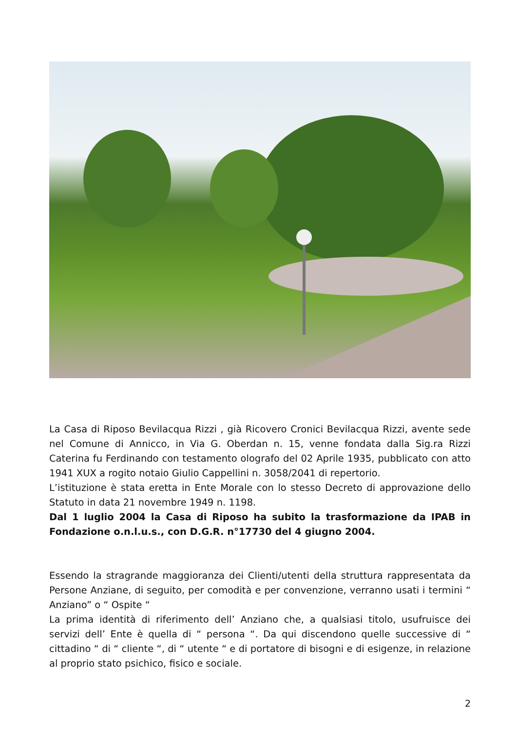La Casa di Riposo Bevilacqua Rizzi , già Ricovero Cronici Bevilacqua Rizzi, avente sede nel Comune di Annicco, in Via G. Oberdan n. 15, venne fondata dalla Sig.ra Rizzi Caterina fu Ferdinando con testamento olografo del 02 Aprile 1935, pubblicato con atto 1941 XUX a rogito notaio Giulio Cappellini n. 3058/2041 di repertorio.
L’istituzione è stata eretta in Ente Morale con lo stesso Decreto di approvazione dello Statuto in data 21 novembre 1949 n. 1198.
Dal 1 luglio 2004 la Casa di Riposo ha subito la trasformazione da IPAB in Fondazione o.n.l.u.s., con D.G.R. n°17730 del 4 giugno 2004.
Essendo la stragrande maggioranza dei Clienti/utenti della struttura rappresentata da Persone Anziane, di seguito, per comodità e per convenzione, verranno usati i termini “ Anziano” o “ Ospite “
La prima identità di riferimento dell’ Anziano che, a qualsiasi titolo, usufruisce dei servizi dell’ Ente è quella di “ persona “. Da qui discendono quelle successive di “ cittadino “ di “ cliente “, di “ utente “ e di portatore di bisogni e di esigenze, in relazione al proprio stato psichico, fisico e sociale.
2